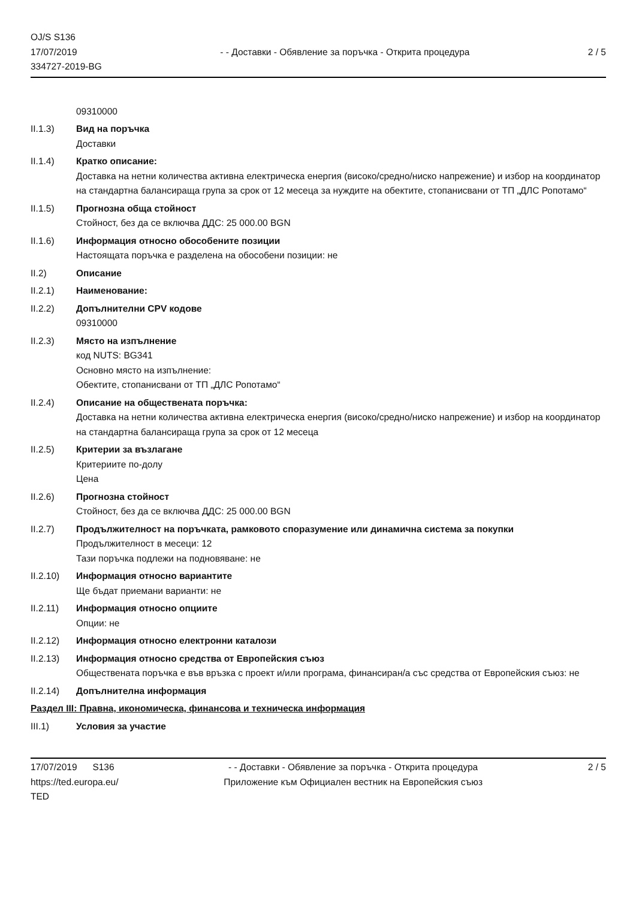OJ/S S136
17/07/2019
334727-2019-BG
- - Доставки - Обявление за поръчка - Открита процедура
2 / 5
09310000
II.1.3) Вид на поръчка
Доставки
II.1.4) Кратко описание:
Доставка на нетни количества активна електрическа енергия (високо/средно/ниско напрежение) и избор на координатор на стандартна балансираща група за срок от 12 месеца за нуждите на обектите, стопанисвани от ТП „ДЛС Ропотамо“
II.1.5) Прогнозна обща стойност
Стойност, без да се включва ДДС: 25 000.00 BGN
II.1.6) Информация относно обособените позиции
Настоящата поръчка е разделена на обособени позиции: не
II.2) Описание
II.2.1) Наименование:
II.2.2) Допълнителни CPV кодове
09310000
II.2.3) Място на изпълнение
код NUTS: BG341
Основно място на изпълнение:
Обектите, стопанисвани от ТП „ДЛС Ропотамо“
II.2.4) Описание на обществената поръчка:
Доставка на нетни количества активна електрическа енергия (високо/средно/ниско напрежение) и избор на координатор на стандартна балансираща група за срок от 12 месеца
II.2.5) Критерии за възлагане
Критериите по-долу
Цена
II.2.6) Прогнозна стойност
Стойност, без да се включва ДДС: 25 000.00 BGN
II.2.7) Продължителност на поръчката, рамковото споразумение или динамична система за покупки
Продължителност в месеци: 12
Тази поръчка подлежи на подновяване: не
II.2.10) Информация относно вариантите
Ще бъдат приемани варианти: не
II.2.11) Информация относно опциите
Опции: не
II.2.12) Информация относно електронни каталози
II.2.13) Информация относно средства от Европейския съюз
Обществената поръчка е във връзка с проект и/или програма, финансиран/а със средства от Европейския съюз: не
II.2.14) Допълнителна информация
Раздел III: Правна, икономическа, финансова и техническа информация
III.1) Условия за участие
17/07/2019 S136
https://ted.europa.eu/
TED
- - Доставки - Обявление за поръчка - Открита процедура
Приложение към Официален вестник на Европейския съюз
2 / 5